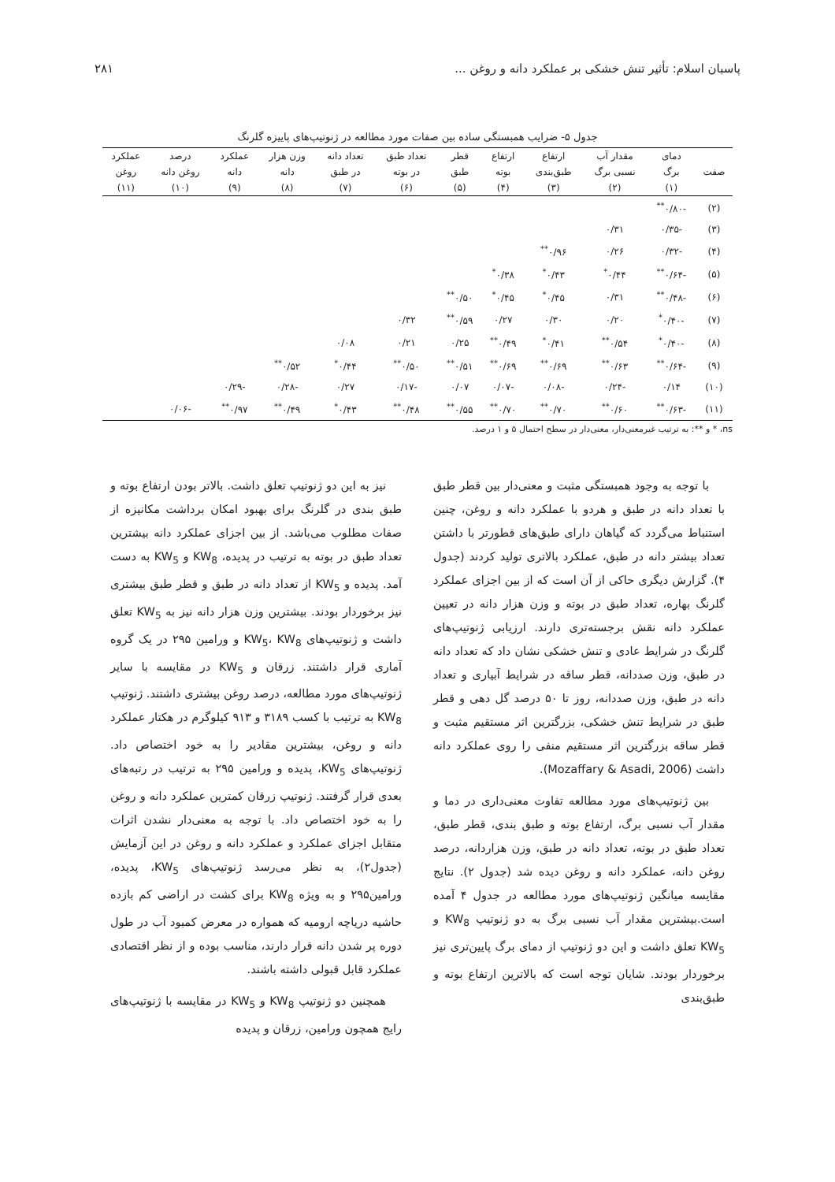پاسبان اسلام: تأثیر تنش خشکی بر عملکرد دانه و روغن ... ۲۸۱
جدول ۵- ضرایب همبستگی ساده بین صفات مورد مطالعه در ژنوتیپ‌های پاییزه گلرنگ
| | دمای | مقدار آب | ارتفاع | ارتفاع | قطر | تعداد طبق | تعداد دانه | وزن هزار | عملکرد | درصد | عملکرد |
| --- | --- | --- | --- | --- | --- | --- | --- | --- | --- | --- | --- |
| صفت | برگ | نسبی برگ | طبق‌بندی | بوته | طبق | در بوته | در طبق | دانه | دانه | روغن دانه | روغن |
| | (۱) | (۲) | (۳) | (۴) | (۵) | (۶) | (۷) | (۸) | (۹) | (۱۰) | (۱۱) |
| (۲) | -۰/۸۰<sup>**</sup> | | | | | | | | | | |
| (۳) | -۰/۳۵ | ۰/۳۱ | | | | | | | | | |
| (۴) | -۰/۳۲ | ۰/۲۶ | ۰/۹۶<sup>**</sup> | | | | | | | | |
| (۵) | -۰/۶۴<sup>**</sup> | ۰/۴۴<sup>*</sup> | ۰/۴۳<sup>*</sup> | ۰/۳۸<sup>*</sup> | | | | | | | |
| (۶) | -۰/۴۸<sup>**</sup> | ۰/۳۱ | ۰/۴۵<sup>*</sup> | ۰/۴۵<sup>*</sup> | ۰/۵۰<sup>**</sup> | | | | | | |
| (۷) | -۰/۴۰<sup>*</sup> | ۰/۲۰ | ۰/۳۰ | ۰/۲۷ | ۰/۵۹<sup>**</sup> | ۰/۳۲ | | | | | |
| (۸) | -۰/۴۰<sup>*</sup> | ۰/۵۴<sup>**</sup> | ۰/۴۱<sup>*</sup> | ۰/۴۹<sup>**</sup> | ۰/۲۵ | ۰/۲۱ | ۰/۰۸ | | | | |
| (۹) | -۰/۶۴<sup>**</sup> | ۰/۶۳<sup>**</sup> | ۰/۶۹<sup>**</sup> | ۰/۶۹<sup>**</sup> | ۰/۵۱<sup>**</sup> | ۰/۵۰<sup>**</sup> | ۰/۴۴<sup>*</sup> | ۰/۵۲<sup>**</sup> | | | |
| (۱۰) | ۰/۱۴ | -۰/۲۴ | -۰/۰۸ | -۰/۰۷ | ۰/۰۷ | -۰/۱۷ | ۰/۲۷ | -۰/۲۸ | -۰/۲۹ | | |
| (۱۱) | -۰/۶۳<sup>**</sup> | ۰/۶۰<sup>**</sup> | ۰/۷۰<sup>**</sup> | ۰/۷۰<sup>**</sup> | ۰/۵۵<sup>**</sup> | ۰/۴۸<sup>**</sup> | ۰/۴۳<sup>*</sup> | ۰/۴۹<sup>**</sup> | ۰/۹۷<sup>**</sup> | -۰/۰۶ | |
ns، * و **: به ترتیب غیرمعنی‌دار، معنی‌دار در سطح احتمال ۵ و ۱ درصد.
با توجه به وجود همبستگی مثبت و معنی‌دار بین قطر طبق با تعداد دانه در طبق و هردو با عملکرد دانه و روغن، چنین استنباط می‌گردد که گیاهان دارای طبق‌های قطورتر با داشتن تعداد بیشتر دانه در طبق، عملکرد بالاتری تولید کردند (جدول ۴). گزارش دیگری حاکی از آن است که از بین اجزای عملکرد گلرنگ بهاره، تعداد طبق در بوته و وزن هزار دانه در تعیین عملکرد دانه نقش برجسته‌تری دارند. ارزیابی ژنوتیپ‌های گلرنگ در شرایط عادی و تنش خشکی نشان داد که تعداد دانه در طبق، وزن صددانه، قطر ساقه در شرایط آبیاری و تعداد دانه در طبق، وزن صددانه، روز تا ۵۰ درصد گل دهی و قطر طبق در شرایط تنش خشکی، بزرگترین اثر مستقیم مثبت و قطر ساقه بزرگترین اثر مستقیم منفی را روی عملکرد دانه داشت (Mozaffary & Asadi, 2006).
بین ژنوتیپ‌های مورد مطالعه تفاوت معنی‌داری در دما و مقدار آب نسبی برگ، ارتفاع بوته و طبق بندی، قطر طبق، تعداد طبق در بوته، تعداد دانه در طبق، وزن هزاردانه، درصد روغن دانه، عملکرد دانه و روغن دیده شد (جدول ۲). نتایج مقایسه میانگین ژنوتیپ‌های مورد مطالعه در جدول ۴ آمده است.بیشترین مقدار آب نسبی برگ به دو ژنوتیپ KW<sub>8</sub> و KW<sub>5</sub> تعلق داشت و این دو ژنوتیپ از دمای برگ پایین‌تری نیز برخوردار بودند. شایان توجه است که بالاترین ارتفاع بوته و طبق‌بندی
نیز به این دو ژنوتیپ تعلق داشت. بالاتر بودن ارتفاع بوته و طبق بندی در گلرنگ برای بهبود امکان برداشت مکانیزه از صفات مطلوب می‌باشد. از بین اجزای عملکرد دانه بیشترین تعداد طبق در بوته به ترتیب در پدیده، KW<sub>8</sub> و KW<sub>5</sub> به دست آمد. پدیده و KW<sub>5</sub> از تعداد دانه در طبق و قطر طبق بیشتری نیز برخوردار بودند. بیشترین وزن هزار دانه نیز به KW<sub>5</sub> تعلق داشت و ژنوتیپ‌های KW<sub>5</sub>، KW<sub>8</sub> و ورامین ۲۹۵ در یک گروه آماری قرار داشتند. زرقان و KW<sub>5</sub> در مقایسه با سایر ژنوتیپ‌های مورد مطالعه، درصد روغن بیشتری داشتند. ژنوتیپ KW<sub>8</sub> به ترتیب با کسب ۳۱۸۹ و ۹۱۳ کیلوگرم در هکتار عملکرد دانه و روغن، بیشترین مقادیر را به خود اختصاص داد. ژنوتیپ‌های KW<sub>5</sub>، پدیده و ورامین ۲۹۵ به ترتیب در رتبه‌های بعدی قرار گرفتند. ژنوتیپ زرقان کمترین عملکرد دانه و روغن را به خود اختصاص داد. با توجه به معنی‌دار نشدن اثرات متقابل اجزای عملکرد و عملکرد دانه و روغن در این آزمایش (جدول۲)، به نظر می‌رسد ژنوتیپ‌های KW<sub>5</sub>، پدیده، ورامین۲۹۵ و به ویژه KW<sub>8</sub> برای کشت در اراضی کم بازده حاشیه دریاچه ارومیه که همواره در معرض کمبود آب در طول دوره پر شدن دانه قرار دارند، مناسب بوده و از نظر اقتصادی عملکرد قابل قبولی داشته باشند.
همچنین دو ژنوتیپ KW<sub>8</sub> و KW<sub>5</sub> در مقایسه با ژنوتیپ‌های رایج همچون ورامین، زرقان و پدیده